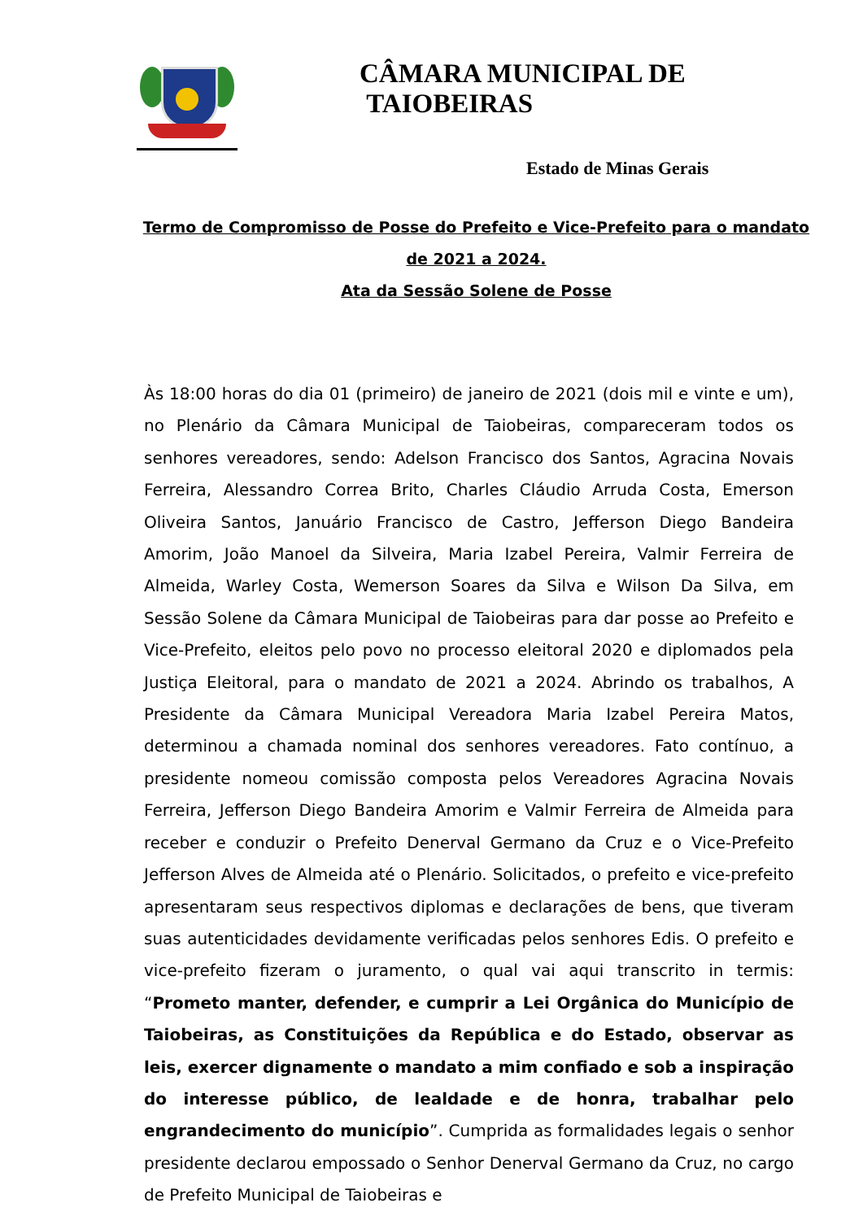CÂMARA MUNICIPAL DE TAIOBEIRAS
Estado de Minas Gerais
Termo de Compromisso de Posse do Prefeito e Vice-Prefeito para o mandato de 2021 a 2024.
Ata da Sessão Solene de Posse
Às 18:00 horas do dia 01 (primeiro) de janeiro de 2021 (dois mil e vinte e um), no Plenário da Câmara Municipal de Taiobeiras, compareceram todos os senhores vereadores, sendo: Adelson Francisco dos Santos, Agracina Novais Ferreira, Alessandro Correa Brito, Charles Cláudio Arruda Costa, Emerson Oliveira Santos, Januário Francisco de Castro, Jefferson Diego Bandeira Amorim, João Manoel da Silveira, Maria Izabel Pereira, Valmir Ferreira de Almeida, Warley Costa, Wemerson Soares da Silva e Wilson Da Silva, em Sessão Solene da Câmara Municipal de Taiobeiras para dar posse ao Prefeito e Vice-Prefeito, eleitos pelo povo no processo eleitoral 2020 e diplomados pela Justiça Eleitoral, para o mandato de 2021 a 2024. Abrindo os trabalhos, A Presidente da Câmara Municipal Vereadora Maria Izabel Pereira Matos, determinou a chamada nominal dos senhores vereadores. Fato contínuo, a presidente nomeou comissão composta pelos Vereadores Agracina Novais Ferreira, Jefferson Diego Bandeira Amorim e Valmir Ferreira de Almeida para receber e conduzir o Prefeito Denerval Germano da Cruz e o Vice-Prefeito Jefferson Alves de Almeida até o Plenário. Solicitados, o prefeito e vice-prefeito apresentaram seus respectivos diplomas e declarações de bens, que tiveram suas autenticidades devidamente verificadas pelos senhores Edis. O prefeito e vice-prefeito fizeram o juramento, o qual vai aqui transcrito in termis: “Prometo manter, defender, e cumprir a Lei Orgânica do Município de Taiobeiras, as Constituições da República e do Estado, observar as leis, exercer dignamente o mandato a mim confiado e sob a inspiração do interesse público, de lealdade e de honra, trabalhar pelo engrandecimento do município”. Cumprida as formalidades legais o senhor presidente declarou empossado o Senhor Denerval Germano da Cruz, no cargo de Prefeito Municipal de Taiobeiras e